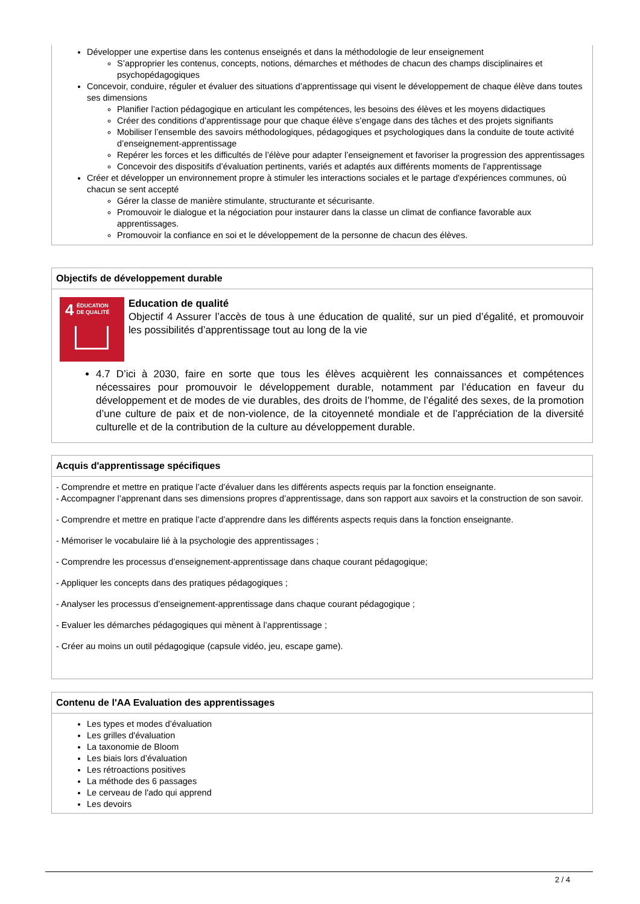Développer une expertise dans les contenus enseignés et dans la méthodologie de leur enseignement
S’approprier les contenus, concepts, notions, démarches et méthodes de chacun des champs disciplinaires et psychopédagogiques
Concevoir, conduire, réguler et évaluer des situations d’apprentissage qui visent le développement de chaque élève dans toutes ses dimensions
Planifier l’action pédagogique en articulant les compétences, les besoins des élèves et les moyens didactiques
Créer des conditions d’apprentissage pour que chaque élève s’engage dans des tâches et des projets signifiants
Mobiliser l’ensemble des savoirs méthodologiques, pédagogiques et psychologiques dans la conduite de toute activité d’enseignement-apprentissage
Repérer les forces et les difficultés de l’élève pour adapter l’enseignement et favoriser la progression des apprentissages
Concevoir des dispositifs d’évaluation pertinents, variés et adaptés aux différents moments de l’apprentissage
Créer et développer un environnement propre à stimuler les interactions sociales et le partage d'expériences communes, où chacun se sent accepté
Gérer la classe de manière stimulante, structurante et sécurisante.
Promouvoir le dialogue et la négociation pour instaurer dans la classe un climat de confiance favorable aux apprentissages.
Promouvoir la confiance en soi et le développement de la personne de chacun des élèves.
Objectifs de développement durable
4 ÉDUCATION
DE QUALITÉ
Education de qualité
Objectif 4 Assurer l’accès de tous à une éducation de qualité, sur un pied d’égalité, et promouvoir les possibilités d’apprentissage tout au long de la vie
4.7 D’ici à 2030, faire en sorte que tous les élèves acquièrent les connaissances et compétences nécessaires pour promouvoir le développement durable, notamment par l’éducation en faveur du développement et de modes de vie durables, des droits de l’homme, de l’égalité des sexes, de la promotion d’une culture de paix et de non-violence, de la citoyenneté mondiale et de l’appréciation de la diversité culturelle et de la contribution de la culture au développement durable.
Acquis d'apprentissage spécifiques
- Comprendre et mettre en pratique l’acte d’évaluer dans les différents aspects requis par la fonction enseignante.
- Accompagner l’apprenant dans ses dimensions propres d’apprentissage, dans son rapport aux savoirs et la construction de son savoir.
- Comprendre et mettre en pratique l’acte d’apprendre dans les différents aspects requis dans la fonction enseignante.
- Mémoriser le vocabulaire lié à la psychologie des apprentissages ;
- Comprendre les processus d’enseignement-apprentissage dans chaque courant pédagogique;
- Appliquer les concepts dans des pratiques pédagogiques ;
- Analyser les processus d’enseignement-apprentissage dans chaque courant pédagogique ;
- Evaluer les démarches pédagogiques qui mènent à l’apprentissage ;
- Créer au moins un outil pédagogique (capsule vidéo, jeu, escape game).
Contenu de l'AA Evaluation des apprentissages
Les types et modes d’évaluation
Les grilles d'évaluation
La taxonomie de Bloom
Les biais lors d’évaluation
Les rétroactions positives
La méthode des 6 passages
Le cerveau de l'ado qui apprend
Les devoirs
2 / 4